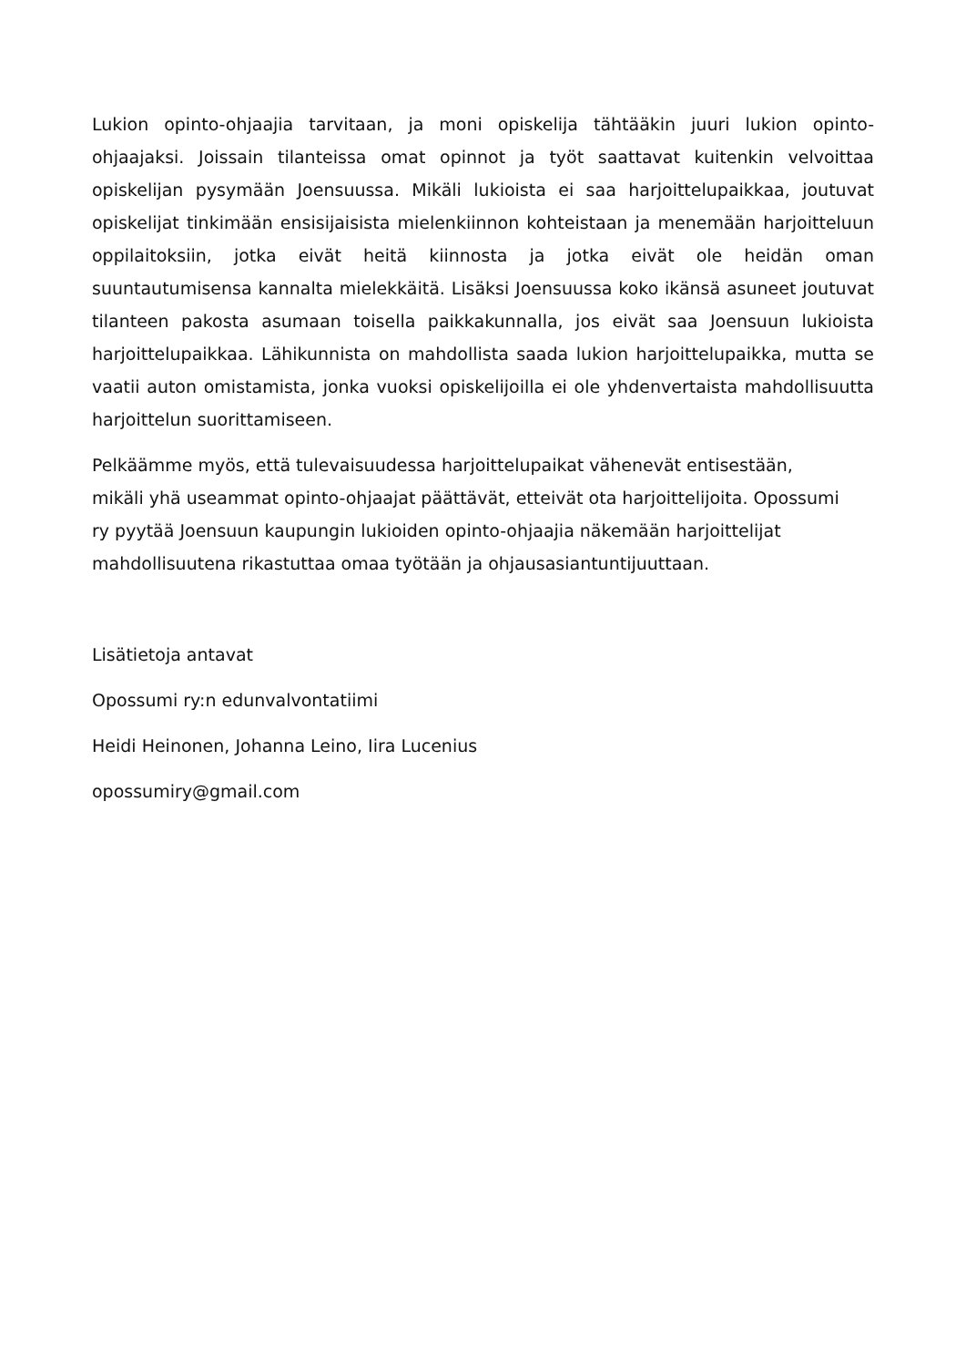Lukion opinto-ohjaajia tarvitaan, ja moni opiskelija tähtääkin juuri lukion opinto-ohjaajaksi. Joissain tilanteissa omat opinnot ja työt saattavat kuitenkin velvoittaa opiskelijan pysymään Joensuussa. Mikäli lukioista ei saa harjoittelupaikkaa, joutuvat opiskelijat tinkimään ensisijaisista mielenkiinnon kohteistaan ja menemään harjoitteluun oppilaitoksiin, jotka eivät heitä kiinnosta ja jotka eivät ole heidän oman suuntautumisensa kannalta mielekkäitä. Lisäksi Joensuussa koko ikänsä asuneet joutuvat tilanteen pakosta asumaan toisella paikkakunnalla, jos eivät saa Joensuun lukioista harjoittelupaikkaa. Lähikunnista on mahdollista saada lukion harjoittelupaikka, mutta se vaatii auton omistamista, jonka vuoksi opiskelijoilla ei ole yhdenvertaista mahdollisuutta harjoittelun suorittamiseen.
Pelkäämme myös, että tulevaisuudessa harjoittelupaikat vähenevät entisestään,
mikäli yhä useammat opinto-ohjaajat päättävät, etteivät ota harjoittelijoita. Opossumi
ry pyytää Joensuun kaupungin lukioiden opinto-ohjaajia näkemään harjoittelijat
mahdollisuutena rikastuttaa omaa työtään ja ohjausasiantuntijuuttaan.
Lisätietoja antavat
Opossumi ry:n edunvalvontatiimi
Heidi Heinonen, Johanna Leino, Iira Lucenius
opossumiry@gmail.com